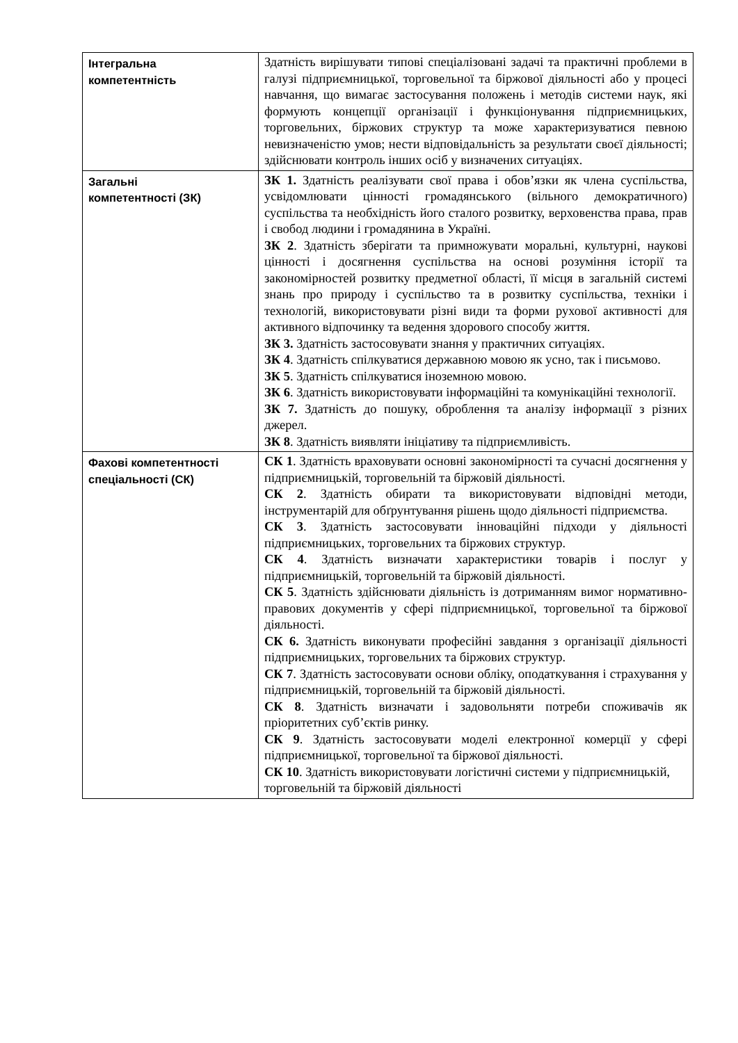| Інтегральна компетентність | Здатність вирішувати типові спеціалізовані задачі та практичні проблеми в галузі підприємницької, торговельної та біржової діяльності або у процесі навчання, що вимагає застосування положень і методів системи наук, які формують концепції організації і функціонування підприємницьких, торговельних, біржових структур та може характеризуватися певною невизначеністю умов; нести відповідальність за результати своєї діяльності; здійснювати контроль інших осіб у визначених ситуаціях. |
| Загальні компетентності (ЗК) | ЗК 1. Здатність реалізувати свої права і обов’язки як члена суспільства, усвідомлювати цінності громадянського (вільного демократичного) суспільства та необхідність його сталого розвитку, верховенства права, прав і свобод людини і громадянина в Україні. ЗК 2 . Здатність зберігати та примножувати моральні, культурні, наукові цінності і досягнення суспільства на основі розуміння історії та закономірностей розвитку предметної області, її місця в загальній системі знань про природу і суспільство та в розвитку суспільства, техніки і технологій, використовувати різні види та форми рухової активності для активного відпочинку та ведення здорового способу життя. ЗК 3. Здатність застосовувати знання у практичних ситуаціях. ЗК 4 . Здатність спілкуватися державною мовою як усно, так і письмово. ЗК 5 . Здатність спілкуватися іноземною мовою. ЗК 6 . Здатність використовувати інформаційні та комунікаційні технології. ЗК 7. Здатність до пошуку, оброблення та аналізу інформації з різних джерел. ЗК 8 . Здатність виявляти ініціативу та підприємливість. |
| Фахові компетентності спеціальності (СК) | СК 1 . Здатність враховувати основні закономірності та сучасні досягнення у підприємницькій, торговельній та біржовій діяльності. СК 2 . Здатність обирати та використовувати відповідні методи, інструментарій для обґрунтування рішень щодо діяльності підприємства. СК 3 . Здатність застосовувати інноваційні підходи у діяльності підприємницьких, торговельних та біржових структур. СК 4 . Здатність визначати характеристики товарів і послуг у підприємницькій, торговельній та біржовій діяльності. СК 5 . Здатність здійснювати діяльність із дотриманням вимог нормативно-правових документів у сфері підприємницької, торговельної та біржової діяльності. СК 6. Здатність виконувати професійні завдання з організації діяльності підприємницьких, торговельних та біржових структур. СК 7 . Здатність застосовувати основи обліку, оподаткування і страхування у підприємницькій, торговельній та біржовій діяльності. СК 8 . Здатність визначати і задовольняти потреби споживачів як пріоритетних суб’єктів ринку. СК 9 . Здатність застосовувати моделі електронної комерції у сфері підприємницької, торговельної та біржової діяльності. СК 10 . Здатність використовувати логістичні системи у підприємницькій, торговельній та біржовій діяльності |